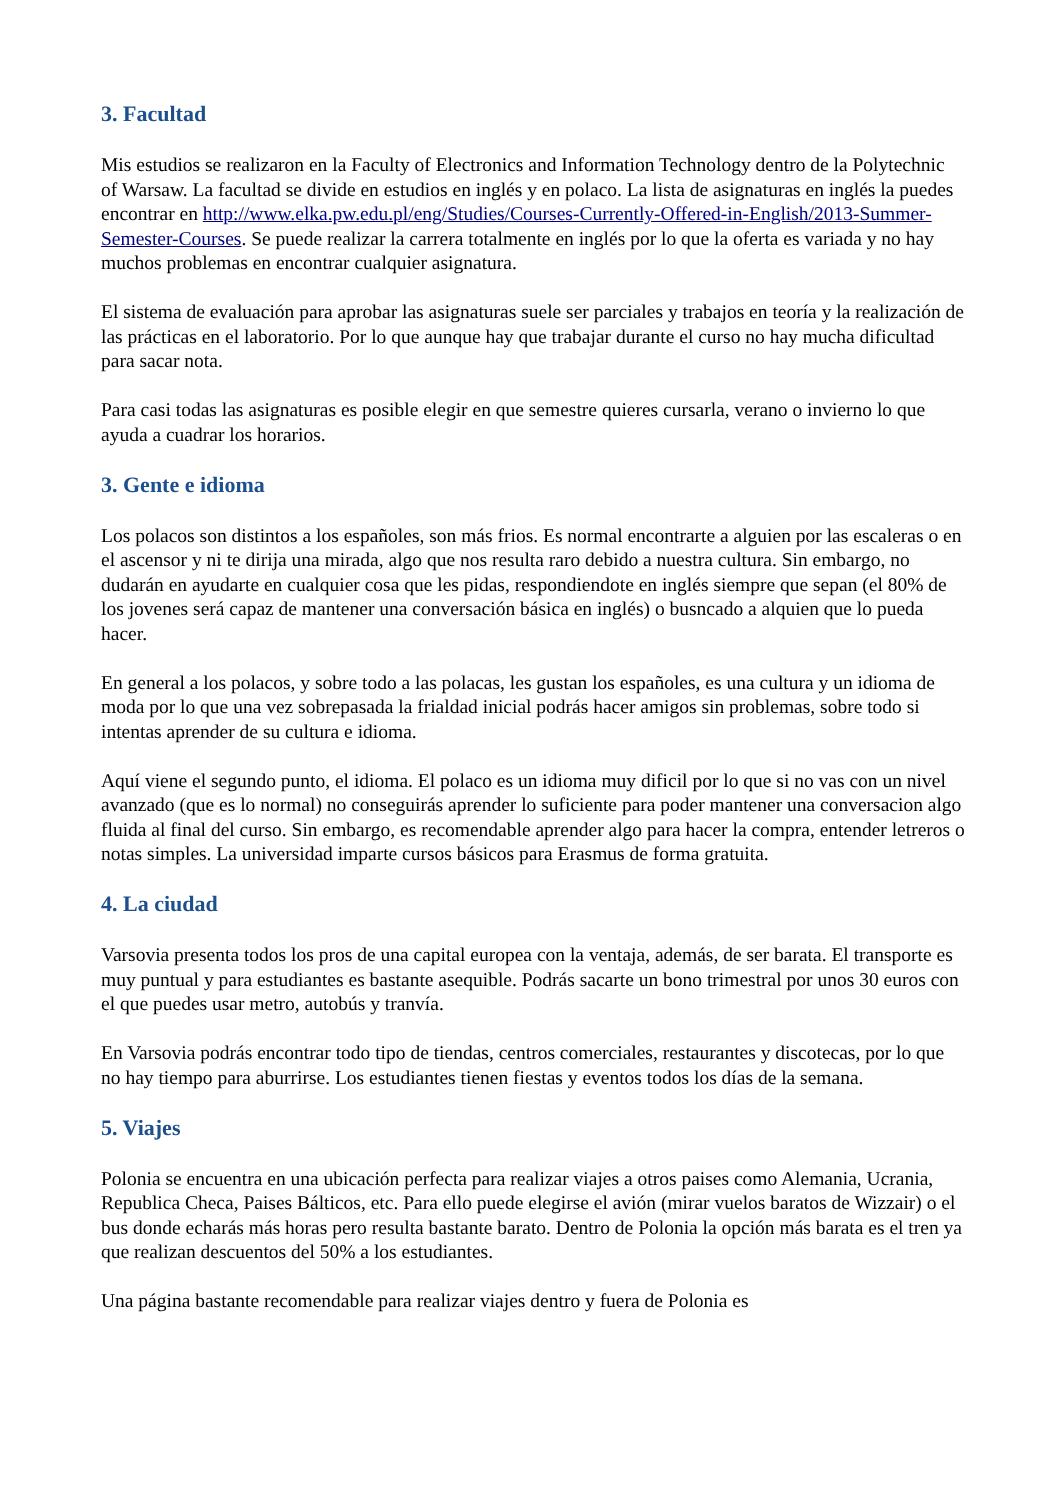3. Facultad
Mis estudios se realizaron en la Faculty of Electronics and Information Technology dentro de la Polytechnic of Warsaw. La facultad se divide en estudios en inglés y en polaco. La lista de asignaturas en inglés la puedes encontrar en http://www.elka.pw.edu.pl/eng/Studies/Courses-Currently-Offered-in-English/2013-Summer-Semester-Courses. Se puede realizar la carrera totalmente en inglés por lo que la oferta es variada y no hay muchos problemas en encontrar cualquier asignatura.
El sistema de evaluación para aprobar las asignaturas suele ser parciales y trabajos en teoría y la realización de las prácticas en el laboratorio. Por lo que aunque hay que trabajar durante el curso no hay mucha dificultad para sacar nota.
Para casi todas las asignaturas es posible elegir en que semestre quieres cursarla, verano o invierno lo que ayuda a cuadrar los horarios.
3. Gente e idioma
Los polacos son distintos a los españoles, son más frios. Es normal encontrarte a alguien por las escaleras o en el ascensor y ni te dirija una mirada, algo que nos resulta raro debido a nuestra cultura. Sin embargo, no dudarán en ayudarte en cualquier cosa que les pidas, respondiendote en inglés siempre que sepan (el 80% de los jovenes será capaz de mantener una conversación básica en inglés) o busncado a alquien que lo pueda hacer.
En general a los polacos, y sobre todo a las polacas, les gustan los españoles, es una cultura y un idioma de moda por lo que una vez sobrepasada la frialdad inicial podrás hacer amigos sin problemas, sobre todo si intentas aprender de su cultura e idioma.
Aquí viene el segundo punto, el idioma. El polaco es un idioma muy dificil por lo que si no vas con un nivel avanzado (que es lo normal) no conseguirás aprender lo suficiente para poder mantener una conversacion algo fluida al final del curso. Sin embargo, es recomendable aprender algo para hacer la compra, entender letreros o notas simples. La universidad imparte cursos básicos para Erasmus de forma gratuita.
4. La ciudad
Varsovia presenta todos los pros de una capital europea con la ventaja, además, de ser barata. El transporte es muy puntual y para estudiantes es bastante asequible. Podrás sacarte un bono trimestral por unos 30 euros con el que puedes usar metro, autobús y tranvía.
En Varsovia podrás encontrar todo tipo de tiendas, centros comerciales, restaurantes y discotecas, por lo que no hay tiempo para aburrirse. Los estudiantes tienen fiestas y eventos todos los días de la semana.
5. Viajes
Polonia se encuentra en una ubicación perfecta para realizar viajes a otros paises como Alemania, Ucrania, Republica Checa, Paises Bálticos, etc. Para ello puede elegirse el avión (mirar vuelos baratos de Wizzair) o el bus donde echarás más horas pero resulta bastante barato. Dentro de Polonia la opción más barata es el tren ya que realizan descuentos del 50% a los estudiantes.
Una página bastante recomendable para realizar viajes dentro y fuera de Polonia es